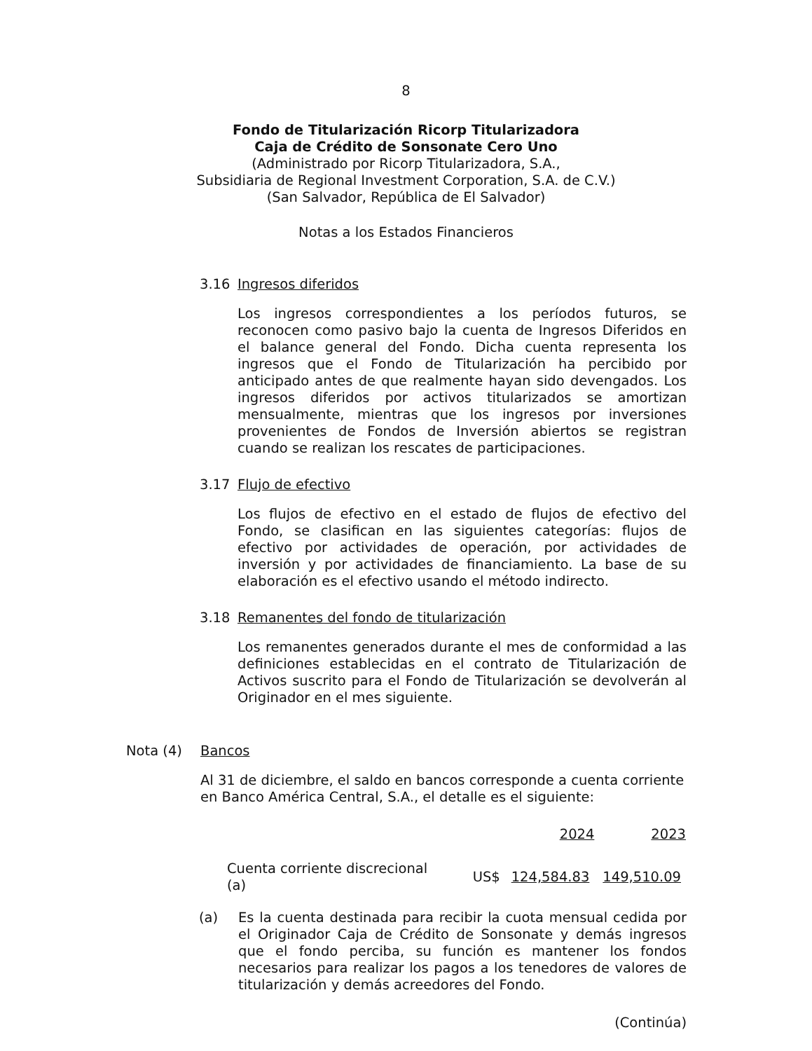8
Fondo de Titularización Ricorp Titularizadora
Caja de Crédito de Sonsonate Cero Uno
(Administrado por Ricorp Titularizadora, S.A.,
Subsidiaria de Regional Investment Corporation, S.A. de C.V.)
(San Salvador, República de El Salvador)
Notas a los Estados Financieros
3.16 Ingresos diferidos
Los ingresos correspondientes a los períodos futuros, se reconocen como pasivo bajo la cuenta de Ingresos Diferidos en el balance general del Fondo. Dicha cuenta representa los ingresos que el Fondo de Titularización ha percibido por anticipado antes de que realmente hayan sido devengados. Los ingresos diferidos por activos titularizados se amortizan mensualmente, mientras que los ingresos por inversiones provenientes de Fondos de Inversión abiertos se registran cuando se realizan los rescates de participaciones.
3.17 Flujo de efectivo
Los flujos de efectivo en el estado de flujos de efectivo del Fondo, se clasifican en las siguientes categorías: flujos de efectivo por actividades de operación, por actividades de inversión y por actividades de financiamiento. La base de su elaboración es el efectivo usando el método indirecto.
3.18 Remanentes del fondo de titularización
Los remanentes generados durante el mes de conformidad a las definiciones establecidas en el contrato de Titularización de Activos suscrito para el Fondo de Titularización se devolverán al Originador en el mes siguiente.
Nota (4) Bancos
Al 31 de diciembre, el saldo en bancos corresponde a cuenta corriente en Banco América Central, S.A., el detalle es el siguiente:
| | | 2024 | 2023 |
| --- | --- | --- | --- |
| Cuenta corriente discrecional (a) | US$ | 124,584.83 | 149,510.09 |
(a) Es la cuenta destinada para recibir la cuota mensual cedida por el Originador Caja de Crédito de Sonsonate y demás ingresos que el fondo perciba, su función es mantener los fondos necesarios para realizar los pagos a los tenedores de valores de titularización y demás acreedores del Fondo.
(Continúa)